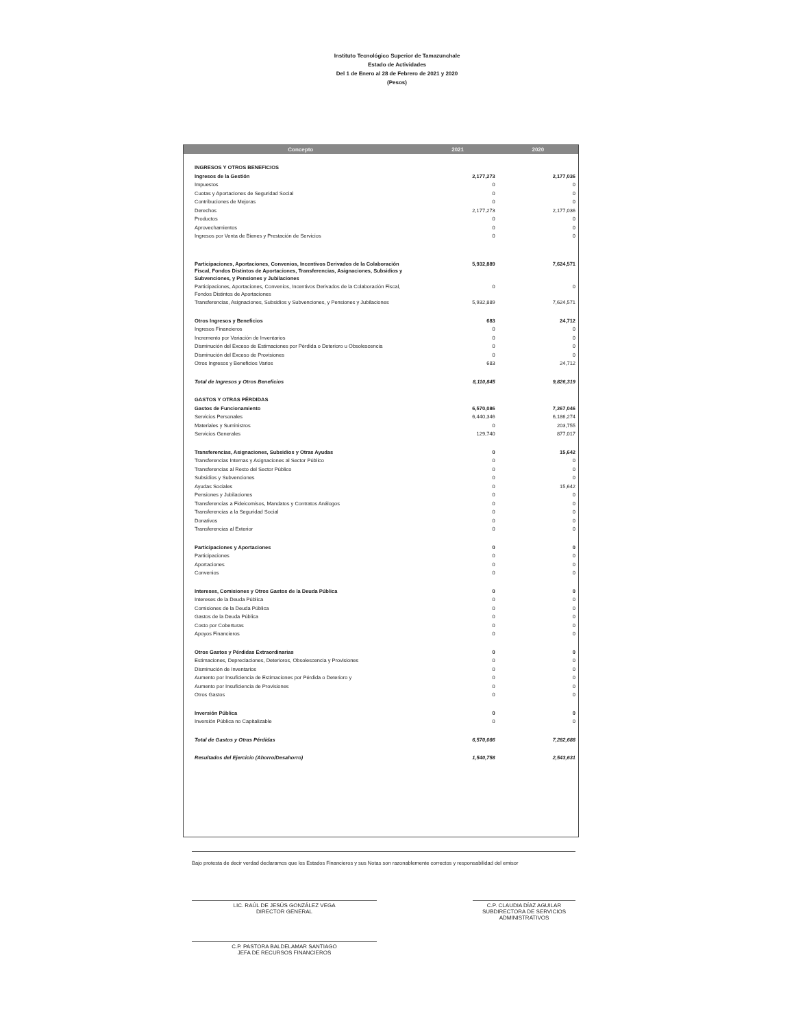Instituto Tecnológico Superior de Tamazunchale
Estado de Actividades
Del 1 de Enero al 28 de Febrero de 2021 y 2020
(Pesos)
| Concepto | 2021 | 2020 |
| --- | --- | --- |
| INGRESOS Y OTROS BENEFICIOS | | |
| Ingresos de la Gestión | 2,177,273 | 2,177,036 |
| Impuestos | 0 | 0 |
| Cuotas y Aportaciones de Seguridad Social | 0 | 0 |
| Contribuciones de Mejoras | 0 | 0 |
| Derechos | 2,177,273 | 2,177,036 |
| Productos | 0 | 0 |
| Aprovechamientos | 0 | 0 |
| Ingresos por Venta de Bienes y Prestación de Servicios | 0 | 0 |
| Participaciones, Aportaciones, Convenios, Incentivos Derivados de la Colaboración Fiscal, Fondos Distintos de Aportaciones, Transferencias, Asignaciones, Subsidios y Subvenciones, y Pensiones y Jubilaciones | 5,932,889 | 7,624,571 |
| Participaciones, Aportaciones, Convenios, Incentivos Derivados de la Colaboración Fiscal, Fondos Distintos de Aportaciones | 0 | 0 |
| Transferencias, Asignaciones, Subsidios y Subvenciones, y Pensiones y Jubilaciones | 5,932,889 | 7,624,571 |
| Otros Ingresos y Beneficios | 683 | 24,712 |
| Ingresos Financieros | 0 | 0 |
| Incremento por Variación de Inventarios | 0 | 0 |
| Disminución del Exceso de Estimaciones por Pérdida o Deterioro u Obsolescencia | 0 | 0 |
| Disminución del Exceso de Provisiones | 0 | 0 |
| Otros Ingresos y Beneficios Varios | 683 | 24,712 |
| Total de Ingresos y Otros Beneficios | 8,110,845 | 9,826,319 |
| GASTOS Y OTRAS PÉRDIDAS | | |
| Gastos de Funcionamiento | 6,570,086 | 7,267,046 |
| Servicios Personales | 6,440,346 | 6,186,274 |
| Materiales y Suministros | 0 | 203,755 |
| Servicios Generales | 129,740 | 877,017 |
| Transferencias, Asignaciones, Subsidios y Otras Ayudas | 0 | 15,642 |
| Transferencias Internas y Asignaciones al Sector Público | 0 | 0 |
| Transferencias al Resto del Sector Público | 0 | 0 |
| Subsidios y Subvenciones | 0 | 0 |
| Ayudas Sociales | 0 | 15,642 |
| Pensiones y Jubilaciones | 0 | 0 |
| Transferencias a Fideicomisos, Mandatos y Contratos Análogos | 0 | 0 |
| Transferencias a la Seguridad Social | 0 | 0 |
| Donativos | 0 | 0 |
| Transferencias al Exterior | 0 | 0 |
| Participaciones y Aportaciones | 0 | 0 |
| Participaciones | 0 | 0 |
| Aportaciones | 0 | 0 |
| Convenios | 0 | 0 |
| Intereses, Comisiones y Otros Gastos de la Deuda Pública | 0 | 0 |
| Intereses de la Deuda Pública | 0 | 0 |
| Comisiones de la Deuda Pública | 0 | 0 |
| Gastos de la Deuda Pública | 0 | 0 |
| Costo por Coberturas | 0 | 0 |
| Apoyos Financieros | 0 | 0 |
| Otros Gastos y Pérdidas Extraordinarias | 0 | 0 |
| Estimaciones, Depreciaciones, Deterioros, Obsolescencia y Provisiones | 0 | 0 |
| Disminución de Inventarios | 0 | 0 |
| Aumento por Insuficiencia de Estimaciones por Pérdida o Deterioro y | 0 | 0 |
| Aumento por Insuficiencia de Provisiones | 0 | 0 |
| Otros Gastos | 0 | 0 |
| Inversión Pública | 0 | 0 |
| Inversión Pública no Capitalizable | 0 | 0 |
| Total de Gastos y Otras Pérdidas | 6,570,086 | 7,282,688 |
| Resultados del Ejercicio (Ahorro/Desahorro) | 1,540,758 | 2,543,631 |
Bajo protesta de decir verdad declaramos que los Estados Financieros y sus Notas son razonablemente correctos y responsabilidad del emisor
LIC. RAÚL DE JESÚS GONZÁLEZ VEGA
DIRECTOR GENERAL
C.P. CLAUDIA DÍAZ AGUILAR
SUBDIRECTORA DE SERVICIOS ADMINISTRATIVOS
C.P. PASTORA BALDELAMAR SANTIAGO
JEFA DE RECURSOS FINANCIEROS